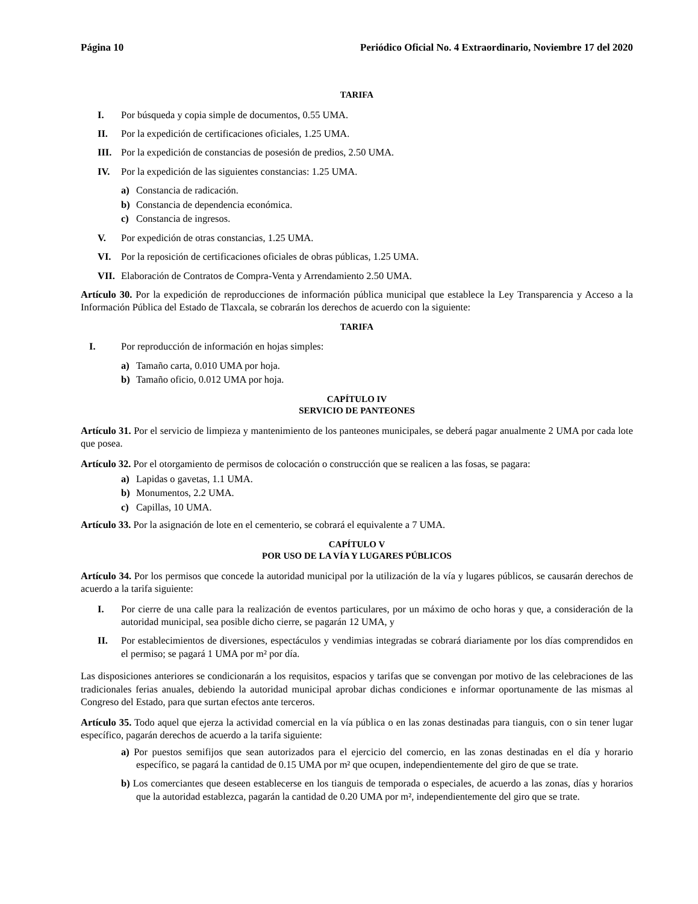Página 10 Periódico Oficial No. 4 Extraordinario, Noviembre 17 del 2020
TARIFA
I. Por búsqueda y copia simple de documentos, 0.55 UMA.
II. Por la expedición de certificaciones oficiales, 1.25 UMA.
III. Por la expedición de constancias de posesión de predios, 2.50 UMA.
IV. Por la expedición de las siguientes constancias: 1.25 UMA.
a) Constancia de radicación.
b) Constancia de dependencia económica.
c) Constancia de ingresos.
V. Por expedición de otras constancias, 1.25 UMA.
VI. Por la reposición de certificaciones oficiales de obras públicas, 1.25 UMA.
VII. Elaboración de Contratos de Compra-Venta y Arrendamiento 2.50 UMA.
Artículo 30. Por la expedición de reproducciones de información pública municipal que establece la Ley Transparencia y Acceso a la Información Pública del Estado de Tlaxcala, se cobrarán los derechos de acuerdo con la siguiente:
TARIFA
I. Por reproducción de información en hojas simples:
a) Tamaño carta, 0.010 UMA por hoja.
b) Tamaño oficio, 0.012 UMA por hoja.
CAPÍTULO IV
SERVICIO DE PANTEONES
Artículo 31. Por el servicio de limpieza y mantenimiento de los panteones municipales, se deberá pagar anualmente 2 UMA por cada lote que posea.
Artículo 32. Por el otorgamiento de permisos de colocación o construcción que se realicen a las fosas, se pagara:
a) Lapidas o gavetas, 1.1 UMA.
b) Monumentos, 2.2 UMA.
c) Capillas, 10 UMA.
Artículo 33. Por la asignación de lote en el cementerio, se cobrará el equivalente a 7 UMA.
CAPÍTULO V
POR USO DE LA VÍA Y LUGARES PÚBLICOS
Artículo 34. Por los permisos que concede la autoridad municipal por la utilización de la vía y lugares públicos, se causarán derechos de acuerdo a la tarifa siguiente:
I. Por cierre de una calle para la realización de eventos particulares, por un máximo de ocho horas y que, a consideración de la autoridad municipal, sea posible dicho cierre, se pagarán 12 UMA, y
II. Por establecimientos de diversiones, espectáculos y vendimias integradas se cobrará diariamente por los días comprendidos en el permiso; se pagará 1 UMA por m² por día.
Las disposiciones anteriores se condicionarán a los requisitos, espacios y tarifas que se convengan por motivo de las celebraciones de las tradicionales ferias anuales, debiendo la autoridad municipal aprobar dichas condiciones e informar oportunamente de las mismas al Congreso del Estado, para que surtan efectos ante terceros.
Artículo 35. Todo aquel que ejerza la actividad comercial en la vía pública o en las zonas destinadas para tianguis, con o sin tener lugar específico, pagarán derechos de acuerdo a la tarifa siguiente:
a) Por puestos semifijos que sean autorizados para el ejercicio del comercio, en las zonas destinadas en el día y horario específico, se pagará la cantidad de 0.15 UMA por m² que ocupen, independientemente del giro de que se trate.
b) Los comerciantes que deseen establecerse en los tianguis de temporada o especiales, de acuerdo a las zonas, días y horarios que la autoridad establezca, pagarán la cantidad de 0.20 UMA por m², independientemente del giro que se trate.